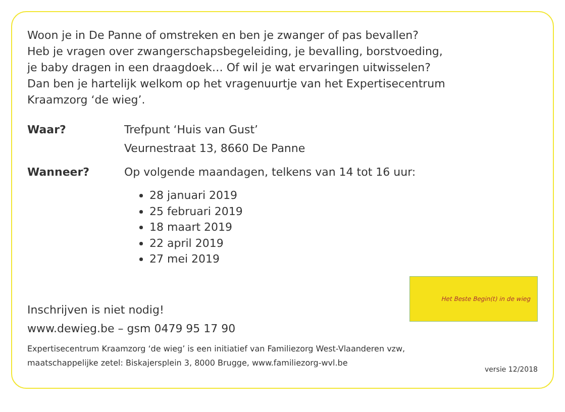Woon je in De Panne of omstreken en ben je zwanger of pas bevallen?
Heb je vragen over zwangerschapsbegeleiding, je bevalling, borstvoeding,
je baby dragen in een draagdoek… Of wil je wat ervaringen uitwisselen?
Dan ben je hartelijk welkom op het vragenuurtje van het Expertisecentrum
Kraamzorg ‘de wieg’.
Waar? Trefpunt ‘Huis van Gust’
Veurnestraat 13, 8660 De Panne
Wanneer? Op volgende maandagen, telkens van 14 tot 16 uur:
28 januari 2019
25 februari 2019
18 maart 2019
22 april 2019
27 mei 2019
Inschrijven is niet nodig!
www.dewieg.be – gsm 0479 95 17 90
Het Beste Begin(t) in de wieg
Expertisecentrum Kraamzorg ‘de wieg’ is een initiatief van Familiezorg West-Vlaanderen vzw,
maatschappelijke zetel: Biskajersplein 3, 8000 Brugge, www.familiezorg-wvl.be
versie 12/2018